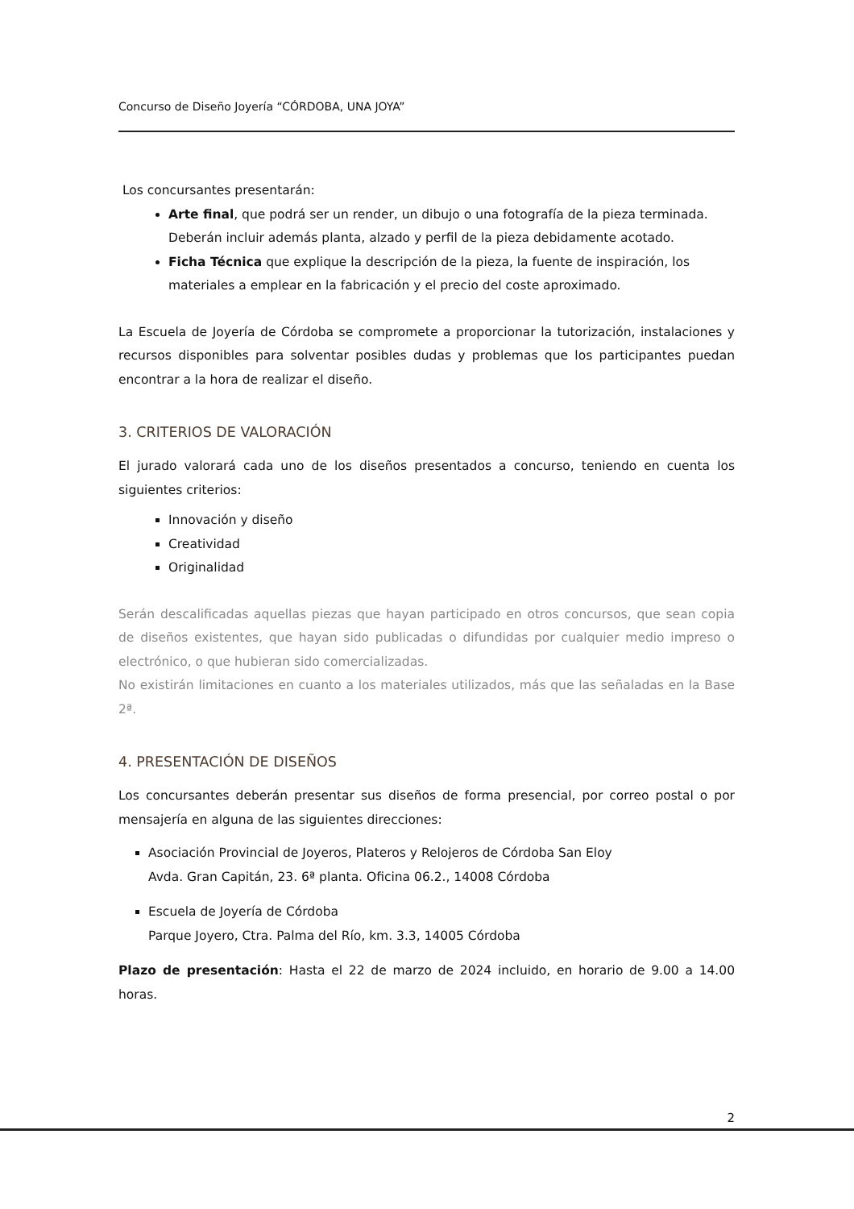Concurso de Diseño Joyería “CÓRDOBA, UNA JOYA”
Los concursantes presentarán:
Arte final, que podrá ser un render, un dibujo o una fotografía de la pieza terminada. Deberán incluir además planta, alzado y perfil de la pieza debidamente acotado.
Ficha Técnica que explique la descripción de la pieza, la fuente de inspiración, los materiales a emplear en la fabricación y el precio del coste aproximado.
La Escuela de Joyería de Córdoba se compromete a proporcionar la tutorización, instalaciones y recursos disponibles para solventar posibles dudas y problemas que los participantes puedan encontrar a la hora de realizar el diseño.
3. CRITERIOS DE VALORACIÓN
El jurado valorará cada uno de los diseños presentados a concurso, teniendo en cuenta los siguientes criterios:
Innovación y diseño
Creatividad
Originalidad
Serán descalificadas aquellas piezas que hayan participado en otros concursos, que sean copia de diseños existentes, que hayan sido publicadas o difundidas por cualquier medio impreso o electrónico, o que hubieran sido comercializadas.
No existirán limitaciones en cuanto a los materiales utilizados, más que las señaladas en la Base 2ª.
4. PRESENTACIÓN DE DISEÑOS
Los concursantes deberán presentar sus diseños de forma presencial, por correo postal o por mensajería en alguna de las siguientes direcciones:
Asociación Provincial de Joyeros, Plateros y Relojeros de Córdoba San Eloy
Avda. Gran Capitán, 23. 6ª planta. Oficina 06.2., 14008 Córdoba
Escuela de Joyería de Córdoba
Parque Joyero, Ctra. Palma del Río, km. 3.3, 14005 Córdoba
Plazo de presentación: Hasta el 22 de marzo de 2024 incluido, en horario de 9.00 a 14.00 horas.
2